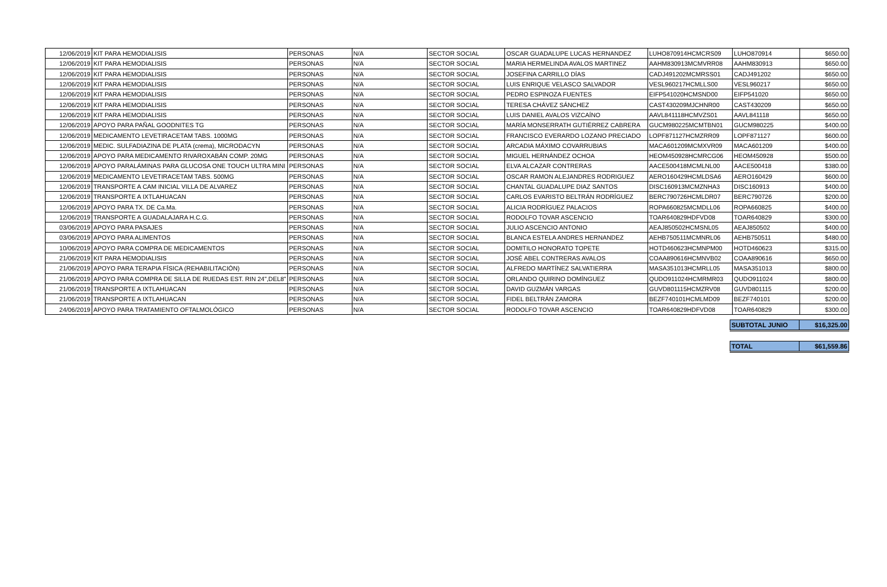| 12/06/2019 | KIT PARA HEMODIALISIS | PERSONAS | N/A | SECTOR SOCIAL | OSCAR GUADALUPE LUCAS HERNANDEZ | LUHO870914HCMCRS09 | LUHO870914 | $650.00 |
| 12/06/2019 | KIT PARA HEMODIALISIS | PERSONAS | N/A | SECTOR SOCIAL | MARIA HERMELINDA AVALOS MARTINEZ | AAHM830913MCMVRR08 | AAHM830913 | $650.00 |
| 12/06/2019 | KIT PARA HEMODIALISIS | PERSONAS | N/A | SECTOR SOCIAL | JOSEFINA CARRILLO DÍAS | CADJ491202MCMRSS01 | CADJ491202 | $650.00 |
| 12/06/2019 | KIT PARA HEMODIALISIS | PERSONAS | N/A | SECTOR SOCIAL | LUIS ENRIQUE VELASCO SALVADOR | VESL960217HCMLLS00 | VESL960217 | $650.00 |
| 12/06/2019 | KIT PARA HEMODIALISIS | PERSONAS | N/A | SECTOR SOCIAL | PEDRO ESPINOZA FUENTES | EIFP541020HCMSND00 | EIFP541020 | $650.00 |
| 12/06/2019 | KIT PARA HEMODIALISIS | PERSONAS | N/A | SECTOR SOCIAL | TERESA CHÁVEZ SÁNCHEZ | CAST430209MJCHNR00 | CAST430209 | $650.00 |
| 12/06/2019 | KIT PARA HEMODIALISIS | PERSONAS | N/A | SECTOR SOCIAL | LUIS DANIEL AVALOS VIZCAÍNO | AAVL841118HCMVZS01 | AAVL841118 | $650.00 |
| 12/06/2019 | APOYO PARA PAÑAL GOODNITES TG | PERSONAS | N/A | SECTOR SOCIAL | MARÍA MONSERRATH GUTIÉRREZ CABRERA | GUCM980225MCMTBN01 | GUCM980225 | $400.00 |
| 12/06/2019 | MEDICAMENTO LEVETIRACETAM TABS. 1000MG | PERSONAS | N/A | SECTOR SOCIAL | FRANCISCO EVERARDO LOZANO PRECIADO | LOPF871127HCMZRR09 | LOPF871127 | $600.00 |
| 12/06/2019 | MEDIC. SULFADIAZINA DE PLATA (crema), MICRODACYN | PERSONAS | N/A | SECTOR SOCIAL | ARCADIA MÁXIMO COVARRUBIAS | MACA601209MCMXVR09 | MACA601209 | $400.00 |
| 12/06/2019 | APOYO PARA MEDICAMENTO RIVAROXABÁN COMP. 20MG | PERSONAS | N/A | SECTOR SOCIAL | MIGUEL HERNÁNDEZ OCHOA | HEOM450928HCMRCG06 | HEOM450928 | $500.00 |
| 12/06/2019 | APOYO PARALÁMINAS PARA GLUCOSA ONE TOUCH ULTRA MINI | PERSONAS | N/A | SECTOR SOCIAL | ELVA ALCAZAR CONTRERAS | AACE500418MCMLNL00 | AACE500418 | $380.00 |
| 12/06/2019 | MEDICAMENTO LEVETIRACETAM TABS. 500MG | PERSONAS | N/A | SECTOR SOCIAL | OSCAR RAMON ALEJANDRES RODRIGUEZ | AERO160429HCMLDSA6 | AERO160429 | $600.00 |
| 12/06/2019 | TRANSPORTE A CAM INICIAL VILLA DE ALVAREZ | PERSONAS | N/A | SECTOR SOCIAL | CHANTAL GUADALUPE DIAZ SANTOS | DISC160913MCMZNHA3 | DISC160913 | $400.00 |
| 12/06/2019 | TRANSPORTE A IXTLAHUACAN | PERSONAS | N/A | SECTOR SOCIAL | CARLOS EVARISTO BELTRÁN RODRÍGUEZ | BERC790726HCMLDR07 | BERC790726 | $200.00 |
| 12/06/2019 | APOYO PARA TX. DE Ca.Ma. | PERSONAS | N/A | SECTOR SOCIAL | ALICIA RODRÍGUEZ PALACIOS | ROPA660825MCMDLL06 | ROPA660825 | $400.00 |
| 12/06/2019 | TRANSPORTE A GUADALAJARA H.C.G. | PERSONAS | N/A | SECTOR SOCIAL | RODOLFO TOVAR ASCENCIO | TOAR640829HDFVD08 | TOAR640829 | $300.00 |
| 03/06/2019 | APOYO PARA PASAJES | PERSONAS | N/A | SECTOR SOCIAL | JULIO ASCENCIO ANTONIO | AEAJ850502HCMSNL05 | AEAJ850502 | $400.00 |
| 03/06/2019 | APOYO PARA ALIMENTOS | PERSONAS | N/A | SECTOR SOCIAL | BLANCA ESTELA ANDRES HERNANDEZ | AEHB750511MCMNRL06 | AEHB750511 | $480.00 |
| 10/06/2019 | APOYO PARA COMPRA DE MEDICAMENTOS | PERSONAS | N/A | SECTOR SOCIAL | DOMITILO HONORATO TOPETE | HOTD460623HCMNPM00 | HOTD460623 | $315.00 |
| 21/06/2019 | KIT PARA HEMODIALISIS | PERSONAS | N/A | SECTOR SOCIAL | JOSÉ ABEL CONTRERAS AVALOS | COAA890616HCMNVB02 | COAA890616 | $650.00 |
| 21/06/2019 | APOYO PARA TERAPIA FÍSICA (REHABILITACIÓN) | PERSONAS | N/A | SECTOR SOCIAL | ALFREDO MARTÍNEZ SALVATIERRA | MASA351013HCMRLL05 | MASA351013 | $800.00 |
| 21/06/2019 | APOYO PARA COMPRA DE SILLA DE RUEDAS EST. RIN 24",DEL8" | PERSONAS | N/A | SECTOR SOCIAL | ORLANDO QUIRINO DOMÍNGUEZ | QUDO911024HCMRMR03 | QUDO911024 | $800.00 |
| 21/06/2019 | TRANSPORTE A IXTLAHUACAN | PERSONAS | N/A | SECTOR SOCIAL | DAVID GUZMÁN VARGAS | GUVD801115HCMZRV08 | GUVD801115 | $200.00 |
| 21/06/2019 | TRANSPORTE A IXTLAHUACAN | PERSONAS | N/A | SECTOR SOCIAL | FIDEL BELTRÁN ZAMORA | BEZF740101HCMLMD09 | BEZF740101 | $200.00 |
| 24/06/2019 | APOYO PARA TRATAMIENTO OFTALMOLÓGICO | PERSONAS | N/A | SECTOR SOCIAL | RODOLFO TOVAR ASCENCIO | TOAR640829HDFVD08 | TOAR640829 | $300.00 |
| SUBTOTAL JUNIO | $16,325.00 |
| TOTAL | $61,559.86 |